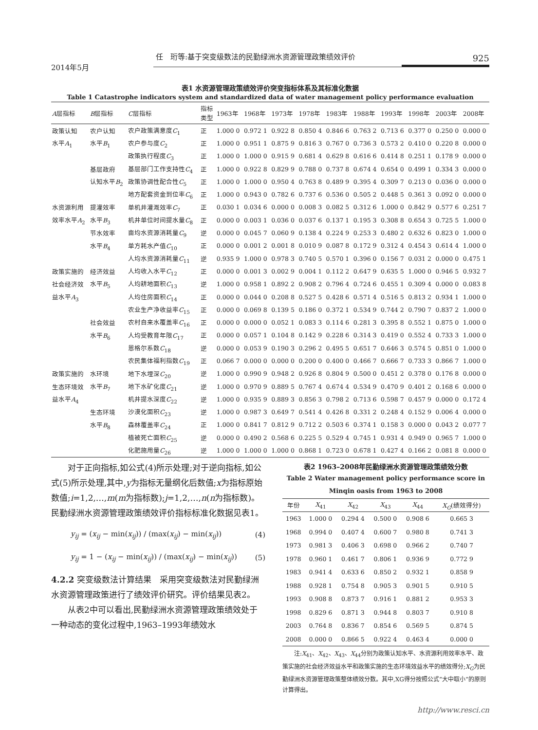任　珩等:基于突变级数法的民勤绿洲水资源管理政策绩效评价 925
2014年5月
表1 水资源管理政策绩效评价突变指标体系及其标准化数据
Table 1 Catastrophe indicators system and standardized data of water management policy performance evaluation
| A 层指标 | B 层指标 | C 层指标 | 指标 类型 | 1963年 | 1968年 | 1973年 | 1978年 | 1983年 | 1988年 | 1993年 | 1998年 | 2003年 | 2008年 |
| --- | --- | --- | --- | --- | --- | --- | --- | --- | --- | --- | --- | --- | --- |
| 政策认知 | 农户认知 | 农户政策满意度 C<sub>1</sub> | 正 | 1.000 0 | 0.972 1 | 0.922 8 | 0.850 4 | 0.846 6 | 0.763 2 | 0.713 6 | 0.377 0 | 0.250 0 | 0.000 0 |
| 水平 A<sub>1</sub> | 水平 B<sub>1</sub> | 农户参与度 C<sub>2</sub> | 正 | 1.000 0 | 0.951 1 | 0.875 9 | 0.816 3 | 0.767 0 | 0.736 3 | 0.573 2 | 0.410 0 | 0.220 8 | 0.000 0 |
| | | 政策执行程度 C<sub>3</sub> | 正 | 1.000 0 | 1.000 0 | 0.915 9 | 0.681 4 | 0.629 8 | 0.616 6 | 0.414 8 | 0.251 1 | 0.178 9 | 0.000 0 |
| | 基层政府 | 基层部门工作支持性 C<sub>4</sub> | 正 | 1.000 0 | 0.922 8 | 0.829 9 | 0.788 0 | 0.737 8 | 0.674 4 | 0.654 0 | 0.499 1 | 0.334 3 | 0.000 0 |
| | 认知水平 B<sub>2</sub> | 政策协调性配合性 C<sub>5</sub> | 正 | 1.000 0 | 1.000 0 | 0.950 4 | 0.763 8 | 0.489 9 | 0.395 4 | 0.309 7 | 0.213 0 | 0.036 0 | 0.000 0 |
| | | 地方配套资金到位率 C<sub>6</sub> | 正 | 1.000 0 | 0.943 0 | 0.782 6 | 0.737 6 | 0.536 0 | 0.505 2 | 0.448 5 | 0.361 3 | 0.092 0 | 0.000 0 |
| 水资源利用 | 提灌效率 | 单机井灌溉效率 C<sub>7</sub> | 正 | 0.030 1 | 0.034 6 | 0.000 0 | 0.008 3 | 0.082 5 | 0.312 6 | 1.000 0 | 0.842 9 | 0.577 6 | 0.251 7 |
| 效率水平 A<sub>2</sub> | 水平 B<sub>3</sub> | 机井单位时间提水量 C<sub>8</sub> | 正 | 0.000 0 | 0.003 1 | 0.036 0 | 0.037 6 | 0.137 1 | 0.195 3 | 0.308 8 | 0.654 3 | 0.725 5 | 1.000 0 |
| | 节水效率 | 亩均水资源消耗量 C<sub>9</sub> | 逆 | 0.000 0 | 0.045 7 | 0.060 9 | 0.138 4 | 0.224 9 | 0.253 3 | 0.480 2 | 0.632 6 | 0.823 0 | 1.000 0 |
| | 水平 B<sub>4</sub> | 单方耗水产值 C<sub>10</sub> | 正 | 0.000 0 | 0.001 2 | 0.001 8 | 0.010 9 | 0.087 8 | 0.172 9 | 0.312 4 | 0.454 3 | 0.614 4 | 1.000 0 |
| | | 人均水资源消耗量 C<sub>11</sub> | 逆 | 0.935 9 | 1.000 0 | 0.978 3 | 0.740 5 | 0.570 1 | 0.396 0 | 0.156 7 | 0.031 2 | 0.000 0 | 0.475 1 |
| 政策实施的 | 经济效益 | 人均收入水平 C<sub>12</sub> | 正 | 0.000 0 | 0.001 3 | 0.002 9 | 0.004 1 | 0.112 2 | 0.647 9 | 0.635 5 | 1.000 0 | 0.946 5 | 0.932 7 |
| 社会经济效 | 水平 B<sub>5</sub> | 人均耕地面积 C<sub>13</sub> | 逆 | 1.000 0 | 0.958 1 | 0.892 2 | 0.908 2 | 0.796 4 | 0.724 6 | 0.455 1 | 0.309 4 | 0.000 0 | 0.083 8 |
| 益水平 A<sub>3</sub> | | 人均住房面积 C<sub>14</sub> | 正 | 0.000 0 | 0.044 0 | 0.208 8 | 0.527 5 | 0.428 6 | 0.571 4 | 0.516 5 | 0.813 2 | 0.934 1 | 1.000 0 |
| | | 农业生产净收益率 C<sub>15</sub> | 正 | 0.000 0 | 0.069 8 | 0.139 5 | 0.186 0 | 0.372 1 | 0.534 9 | 0.744 2 | 0.790 7 | 0.837 2 | 1.000 0 |
| | 社会效益 | 农村自来水覆盖率 C<sub>16</sub> | 正 | 0.000 0 | 0.000 0 | 0.052 1 | 0.083 3 | 0.114 6 | 0.281 3 | 0.395 8 | 0.552 1 | 0.875 0 | 1.000 0 |
| | 水平 B<sub>6</sub> | 人均受教育年限 C<sub>17</sub> | 正 | 0.000 0 | 0.057 1 | 0.104 8 | 0.142 9 | 0.228 6 | 0.314 3 | 0.419 0 | 0.552 4 | 0.733 3 | 1.000 0 |
| | | 恩格尔系数 C<sub>18</sub> | 逆 | 0.000 0 | 0.053 9 | 0.190 3 | 0.296 2 | 0.495 5 | 0.651 7 | 0.646 3 | 0.574 5 | 0.851 0 | 1.000 0 |
| | | 农民集体福利指数 C<sub>19</sub> | 正 | 0.066 7 | 0.000 0 | 0.000 0 | 0.200 0 | 0.400 0 | 0.466 7 | 0.666 7 | 0.733 3 | 0.866 7 | 1.000 0 |
| 政策实施的 | 水环境 | 地下水埋深 C<sub>20</sub> | 逆 | 1.000 0 | 0.990 9 | 0.948 2 | 0.926 8 | 0.804 9 | 0.500 0 | 0.451 2 | 0.378 0 | 0.176 8 | 0.000 0 |
| 生态环境效 | 水平 B<sub>7</sub> | 地下水矿化度 C<sub>21</sub> | 逆 | 1.000 0 | 0.970 9 | 0.889 5 | 0.767 4 | 0.674 4 | 0.534 9 | 0.470 9 | 0.401 2 | 0.168 6 | 0.000 0 |
| 益水平 A<sub>4</sub> | | 机井提水深度 C<sub>22</sub> | 逆 | 1.000 0 | 0.935 9 | 0.889 3 | 0.856 3 | 0.798 2 | 0.713 6 | 0.598 7 | 0.457 9 | 0.000 0 | 0.172 4 |
| | 生态环境 | 沙漠化面积 C<sub>23</sub> | 逆 | 1.000 0 | 0.987 3 | 0.649 7 | 0.541 4 | 0.426 8 | 0.331 2 | 0.248 4 | 0.152 9 | 0.006 4 | 0.000 0 |
| | 水平 B<sub>8</sub> | 森林覆盖率 C<sub>24</sub> | 正 | 1.000 0 | 0.841 7 | 0.812 9 | 0.712 2 | 0.503 6 | 0.374 1 | 0.158 3 | 0.000 0 | 0.043 2 | 0.077 7 |
| | | 植被死亡面积 C<sub>25</sub> | 逆 | 0.000 0 | 0.490 2 | 0.568 6 | 0.225 5 | 0.529 4 | 0.745 1 | 0.931 4 | 0.949 0 | 0.965 7 | 1.000 0 |
| | | 化肥施用量 C<sub>26</sub> | 逆 | 1.000 0 | 1.000 0 | 1.000 0 | 0.868 1 | 0.723 0 | 0.678 1 | 0.427 4 | 0.166 2 | 0.081 8 | 0.000 0 |
对于正向指标,如公式(4)所示处理;对于逆向指标,如公式(5)所示处理,其中,y为指标无量纲化后数值;x为指标原始数值;i=1,2,…,m(m为指标数);j=1,2,…,n(n为指标数)。民勤绿洲水资源管理政策绩效评价指标标准化数据见表1。
y<sub>ij</sub> = (x<sub>ij</sub> − min(x<sub>ij</sub>)) / (max(x<sub>ij</sub>) − min(x<sub>ij</sub>)) (4)
y<sub>ij</sub> = 1 − (x<sub>ij</sub> − min(x<sub>ij</sub>)) / (max(x<sub>ij</sub>) − min(x<sub>ij</sub>)) (5)
4.2.2 突变级数法计算结果　采用突变级数法对民勤绿洲水资源管理政策进行了绩效评价研究。评价结果见表2。
从表2中可以看出,民勤绿洲水资源管理政策绩效处于一种动态的变化过程中,1963–1993年绩效水
表2 1963–2008年民勤绿洲水资源管理政策绩效分数
Table 2 Water management policy performance score in Minqin oasis from 1963 to 2008
| 年份 | X<sub>41</sub> | X<sub>42</sub> | X<sub>43</sub> | X<sub>44</sub> | X<sub>G</sub> (绩效得分) |
| --- | --- | --- | --- | --- | --- |
| 1963 | 1.000 0 | 0.294 4 | 0.500 0 | 0.908 6 | 0.665 3 |
| 1968 | 0.994 0 | 0.407 4 | 0.600 7 | 0.980 8 | 0.741 3 |
| 1973 | 0.981 3 | 0.406 3 | 0.698 0 | 0.966 2 | 0.740 7 |
| 1978 | 0.960 1 | 0.461 7 | 0.806 1 | 0.936 9 | 0.772 9 |
| 1983 | 0.941 4 | 0.633 6 | 0.850 2 | 0.932 1 | 0.858 9 |
| 1988 | 0.928 1 | 0.754 8 | 0.905 3 | 0.901 5 | 0.910 5 |
| 1993 | 0.908 8 | 0.873 7 | 0.916 1 | 0.881 2 | 0.953 3 |
| 1998 | 0.829 6 | 0.871 3 | 0.944 8 | 0.803 7 | 0.910 8 |
| 2003 | 0.764 8 | 0.836 7 | 0.854 6 | 0.569 5 | 0.874 5 |
| 2008 | 0.000 0 | 0.866 5 | 0.922 4 | 0.463 4 | 0.000 0 |
注:X<sub>41</sub>、X<sub>42</sub>、X<sub>43</sub>、X<sub>44</sub>分别为政策认知水平、水资源利用效率水平、政策实施的社会经济效益水平和政策实施的生态环境效益水平的绩效得分;X<sub>G</sub>为民勤绿洲水资源管理政策整体绩效分数。其中,XG得分按照公式“大中取小”的原则计算得出。
http://www.resci.cn